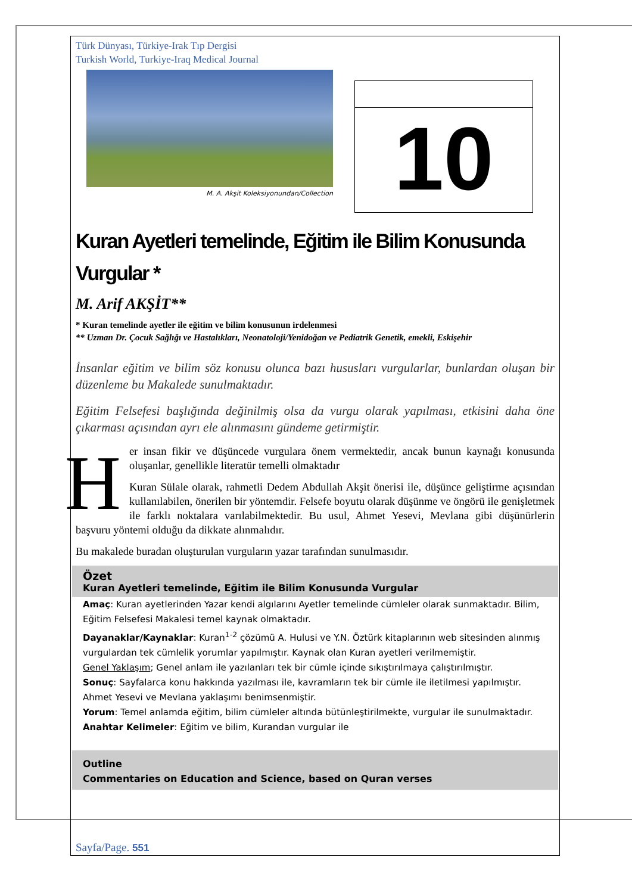Türk Dünyası, Türkiye-Irak Tıp Dergisi
Turkish World, Turkiye-Iraq Medical Journal
M. A. Akşit Koleksiyonundan/Collection
10
Kuran Ayetleri temelinde, Eğitim ile Bilim Konusunda Vurgular *
M. Arif AKŞİT**
* Kuran temelinde ayetler ile eğitim ve bilim konusunun irdelenmesi
** Uzman Dr. Çocuk Sağlığı ve Hastalıkları, Neonatoloji/Yenidoğan ve Pediatrik Genetik, emekli, Eskişehir
İnsanlar eğitim ve bilim söz konusu olunca bazı hususları vurgularlar, bunlardan oluşan bir düzenleme bu Makalede sunulmaktadır.
Eğitim Felsefesi başlığında değinilmiş olsa da vurgu olarak yapılması, etkisini daha öne çıkarması açısından ayrı ele alınmasını gündeme getirmiştir.
Her insan fikir ve düşüncede vurgulara önem vermektedir, ancak bunun kaynağı konusunda oluşanlar, genellikle literatür temelli olmaktadır
Kuran Sülale olarak, rahmetli Dedem Abdullah Akşit önerisi ile, düşünce geliştirme açısından kullanılabilen, önerilen bir yöntemdir. Felsefe boyutu olarak düşünme ve öngörü ile genişletmek ile farklı noktalara varılabilmektedir. Bu usul, Ahmet Yesevi, Mevlana gibi düşünürlerin başvuru yöntemi olduğu da dikkate alınmalıdır.
Bu makalede buradan oluşturulan vurguların yazar tarafından sunulmasıdır.
Özet
Kuran Ayetleri temelinde, Eğitim ile Bilim Konusunda Vurgular
Amaç: Kuran ayetlerinden Yazar kendi algılarını Ayetler temelinde cümleler olarak sunmaktadır. Bilim, Eğitim Felsefesi Makalesi temel kaynak olmaktadır.
Dayanaklar/Kaynaklar: Kuran<sup>1-2</sup> çözümü A. Hulusi ve Y.N. Öztürk kitaplarının web sitesinden alınmış vurgulardan tek cümlelik yorumlar yapılmıştır. Kaynak olan Kuran ayetleri verilmemiştir.
Genel Yaklaşım; Genel anlam ile yazılanları tek bir cümle içinde sıkıştırılmaya çalıştırılmıştır.
Sonuç: Sayfalarca konu hakkında yazılması ile, kavramların tek bir cümle ile iletilmesi yapılmıştır. Ahmet Yesevi ve Mevlana yaklaşımı benimsenmiştir.
Yorum: Temel anlamda eğitim, bilim cümleler altında bütünleştirilmekte, vurgular ile sunulmaktadır.
Anahtar Kelimeler: Eğitim ve bilim, Kurandan vurgular ile
Outline
Commentaries on Education and Science, based on Quran verses
Sayfa/Page. 551